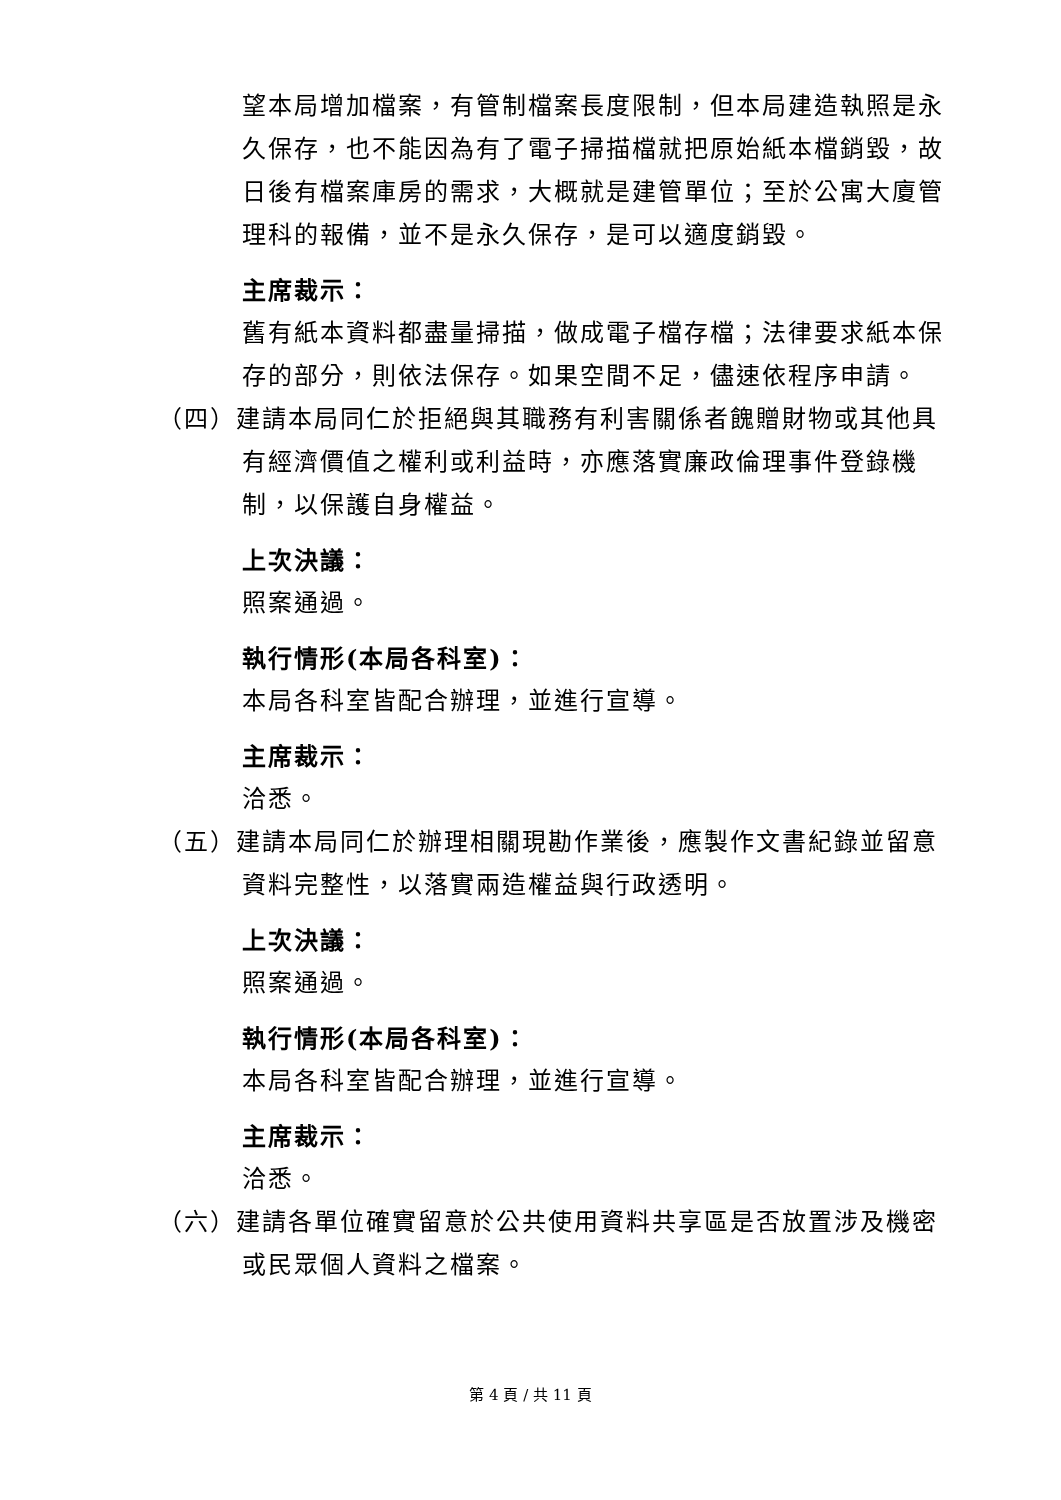望本局增加檔案，有管制檔案長度限制，但本局建造執照是永久保存，也不能因為有了電子掃描檔就把原始紙本檔銷毀，故日後有檔案庫房的需求，大概就是建管單位；至於公寓大廈管理科的報備，並不是永久保存，是可以適度銷毀。
主席裁示：
舊有紙本資料都盡量掃描，做成電子檔存檔；法律要求紙本保存的部分，則依法保存。如果空間不足，儘速依程序申請。
（四）建請本局同仁於拒絕與其職務有利害關係者餽贈財物或其他具有經濟價值之權利或利益時，亦應落實廉政倫理事件登錄機制，以保護自身權益。
上次決議：
照案通過。
執行情形(本局各科室)：
本局各科室皆配合辦理，並進行宣導。
主席裁示：
洽悉。
（五）建請本局同仁於辦理相關現勘作業後，應製作文書紀錄並留意資料完整性，以落實兩造權益與行政透明。
上次決議：
照案通過。
執行情形(本局各科室)：
本局各科室皆配合辦理，並進行宣導。
主席裁示：
洽悉。
（六）建請各單位確實留意於公共使用資料共享區是否放置涉及機密或民眾個人資料之檔案。
第 4 頁 / 共 11 頁